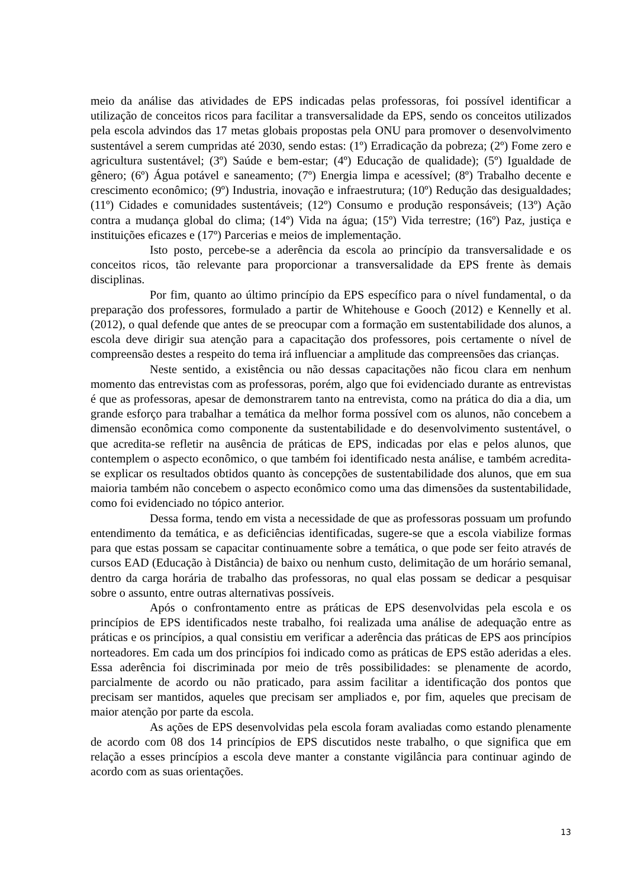meio da análise das atividades de EPS indicadas pelas professoras, foi possível identificar a utilização de conceitos ricos para facilitar a transversalidade da EPS, sendo os conceitos utilizados pela escola advindos das 17 metas globais propostas pela ONU para promover o desenvolvimento sustentável a serem cumpridas até 2030, sendo estas: (1º) Erradicação da pobreza; (2º) Fome zero e agricultura sustentável; (3º) Saúde e bem-estar; (4º) Educação de qualidade); (5º) Igualdade de gênero; (6º) Água potável e saneamento; (7º) Energia limpa e acessível; (8º) Trabalho decente e crescimento econômico; (9º) Industria, inovação e infraestrutura; (10º) Redução das desigualdades; (11º) Cidades e comunidades sustentáveis; (12º) Consumo e produção responsáveis; (13º) Ação contra a mudança global do clima; (14º) Vida na água; (15º) Vida terrestre; (16º) Paz, justiça e instituições eficazes e (17º) Parcerias e meios de implementação.
Isto posto, percebe-se a aderência da escola ao princípio da transversalidade e os conceitos ricos, tão relevante para proporcionar a transversalidade da EPS frente às demais disciplinas.
Por fim, quanto ao último princípio da EPS específico para o nível fundamental, o da preparação dos professores, formulado a partir de Whitehouse e Gooch (2012) e Kennelly et al. (2012), o qual defende que antes de se preocupar com a formação em sustentabilidade dos alunos, a escola deve dirigir sua atenção para a capacitação dos professores, pois certamente o nível de compreensão destes a respeito do tema irá influenciar a amplitude das compreensões das crianças.
Neste sentido, a existência ou não dessas capacitações não ficou clara em nenhum momento das entrevistas com as professoras, porém, algo que foi evidenciado durante as entrevistas é que as professoras, apesar de demonstrarem tanto na entrevista, como na prática do dia a dia, um grande esforço para trabalhar a temática da melhor forma possível com os alunos, não concebem a dimensão econômica como componente da sustentabilidade e do desenvolvimento sustentável, o que acredita-se refletir na ausência de práticas de EPS, indicadas por elas e pelos alunos, que contemplem o aspecto econômico, o que também foi identificado nesta análise, e também acredita-se explicar os resultados obtidos quanto às concepções de sustentabilidade dos alunos, que em sua maioria também não concebem o aspecto econômico como uma das dimensões da sustentabilidade, como foi evidenciado no tópico anterior.
Dessa forma, tendo em vista a necessidade de que as professoras possuam um profundo entendimento da temática, e as deficiências identificadas, sugere-se que a escola viabilize formas para que estas possam se capacitar continuamente sobre a temática, o que pode ser feito através de cursos EAD (Educação à Distância) de baixo ou nenhum custo, delimitação de um horário semanal, dentro da carga horária de trabalho das professoras, no qual elas possam se dedicar a pesquisar sobre o assunto, entre outras alternativas possíveis.
Após o confrontamento entre as práticas de EPS desenvolvidas pela escola e os princípios de EPS identificados neste trabalho, foi realizada uma análise de adequação entre as práticas e os princípios, a qual consistiu em verificar a aderência das práticas de EPS aos princípios norteadores. Em cada um dos princípios foi indicado como as práticas de EPS estão aderidas a eles. Essa aderência foi discriminada por meio de três possibilidades: se plenamente de acordo, parcialmente de acordo ou não praticado, para assim facilitar a identificação dos pontos que precisam ser mantidos, aqueles que precisam ser ampliados e, por fim, aqueles que precisam de maior atenção por parte da escola.
As ações de EPS desenvolvidas pela escola foram avaliadas como estando plenamente de acordo com 08 dos 14 princípios de EPS discutidos neste trabalho, o que significa que em relação a esses princípios a escola deve manter a constante vigilância para continuar agindo de acordo com as suas orientações.
13